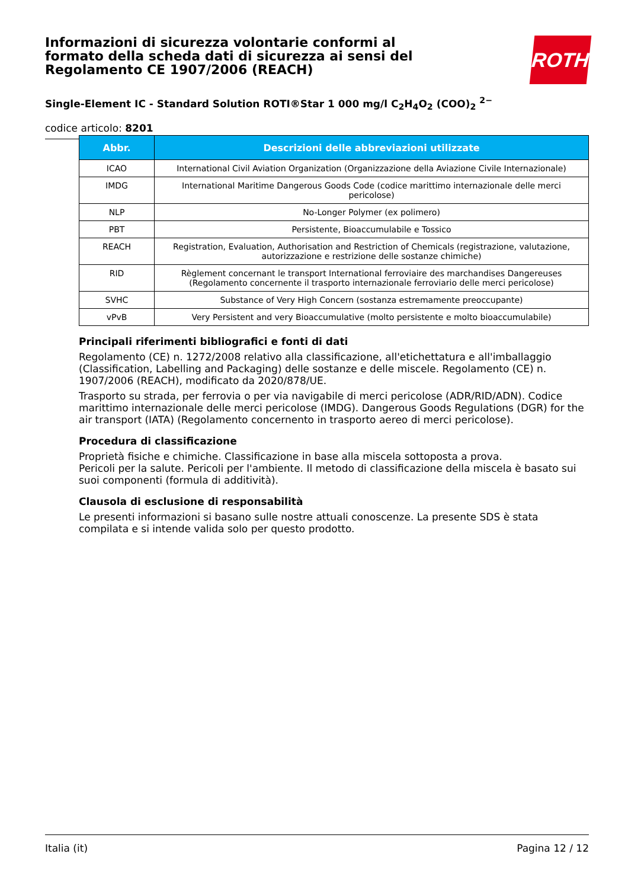ROTH
Informazioni di sicurezza volontarie conformi al formato della scheda dati di sicurezza ai sensi del Regolamento CE 1907/2006 (REACH)
Single-Element IC - Standard Solution ROTI®Star 1 000 mg/l C<sub>2</sub>H<sub>4</sub>O<sub>2</sub> (COO)<sub>2</sub> <sup>2−</sup>
codice articolo: 8201
| Abbr. | Descrizioni delle abbreviazioni utilizzate |
| --- | --- |
| ICAO | International Civil Aviation Organization (Organizzazione della Aviazione Civile Internazionale) |
| IMDG | International Maritime Dangerous Goods Code (codice marittimo internazionale delle merci pericolose) |
| NLP | No-Longer Polymer (ex polimero) |
| PBT | Persistente, Bioaccumulabile e Tossico |
| REACH | Registration, Evaluation, Authorisation and Restriction of Chemicals (registrazione, valutazione, autorizzazione e restrizione delle sostanze chimiche) |
| RID | Règlement concernant le transport International ferroviaire des marchandises Dangereuses (Regolamento concernente il trasporto internazionale ferroviario delle merci pericolose) |
| SVHC | Substance of Very High Concern (sostanza estremamente preoccupante) |
| vPvB | Very Persistent and very Bioaccumulative (molto persistente e molto bioaccumulabile) |
Principali riferimenti bibliografici e fonti di dati
Regolamento (CE) n. 1272/2008 relativo alla classificazione, all'etichettatura e all'imballaggio (Classification, Labelling and Packaging) delle sostanze e delle miscele. Regolamento (CE) n. 1907/2006 (REACH), modificato da 2020/878/UE.
Trasporto su strada, per ferrovia o per via navigabile di merci pericolose (ADR/RID/ADN). Codice marittimo internazionale delle merci pericolose (IMDG). Dangerous Goods Regulations (DGR) for the air transport (IATA) (Regolamento concernento in trasporto aereo di merci pericolose).
Procedura di classificazione
Proprietà fisiche e chimiche. Classificazione in base alla miscela sottoposta a prova.
Pericoli per la salute. Pericoli per l'ambiente. Il metodo di classificazione della miscela è basato sui suoi componenti (formula di additività).
Clausola di esclusione di responsabilità
Le presenti informazioni si basano sulle nostre attuali conoscenze. La presente SDS è stata compilata e si intende valida solo per questo prodotto.
Italia (it) Pagina 12 / 12